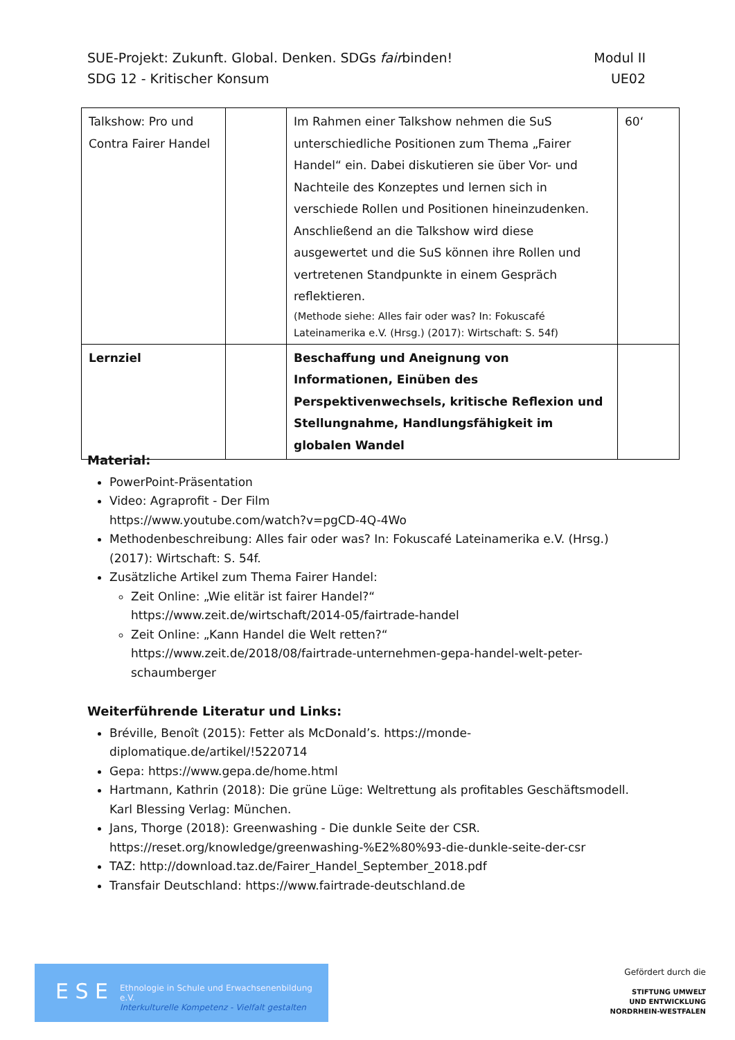SUE-Projekt: Zukunft. Global. Denken. SDGs fairbinden! Modul II
SDG 12 - Kritischer Konsum UE02
| Talkshow: Pro und Contra Fairer Handel | | Im Rahmen einer Talkshow nehmen die SuS unterschiedliche Positionen zum Thema „Fairer Handel“ ein. Dabei diskutieren sie über Vor- und Nachteile des Konzeptes und lernen sich in verschiede Rollen und Positionen hineinzudenken. Anschließend an die Talkshow wird diese ausgewertet und die SuS können ihre Rollen und vertretenen Standpunkte in einem Gespräch reflektieren. (Methode siehe: Alles fair oder was? In: Fokuscafé Lateinamerika e.V. (Hrsg.) (2017): Wirtschaft: S. 54f) | 60‘ |
| Lernziel | | Beschaffung und Aneignung von Informationen, Einüben des Perspektivenwechsels, kritische Reflexion und Stellungnahme, Handlungsfähigkeit im globalen Wandel | |
Material:
PowerPoint-Präsentation
Video: Agraprofit - Der Film
https://www.youtube.com/watch?v=pgCD-4Q-4Wo
Methodenbeschreibung: Alles fair oder was? In: Fokuscafé Lateinamerika e.V. (Hrsg.) (2017): Wirtschaft: S. 54f.
Zusätzliche Artikel zum Thema Fairer Handel:
Zeit Online: „Wie elitär ist fairer Handel?“
https://www.zeit.de/wirtschaft/2014-05/fairtrade-handel
Zeit Online: „Kann Handel die Welt retten?“
https://www.zeit.de/2018/08/fairtrade-unternehmen-gepa-handel-welt-peter-schaumberger
Weiterführende Literatur und Links:
Bréville, Benoît (2015): Fetter als McDonald’s. https://monde-diplomatique.de/artikel/!5220714
Gepa: https://www.gepa.de/home.html
Hartmann, Kathrin (2018): Die grüne Lüge: Weltrettung als profitables Geschäftsmodell. Karl Blessing Verlag: München.
Jans, Thorge (2018): Greenwashing - Die dunkle Seite der CSR. https://reset.org/knowledge/greenwashing-%E2%80%93-die-dunkle-seite-der-csr
TAZ: http://download.taz.de/Fairer_Handel_September_2018.pdf
Transfair Deutschland: https://www.fairtrade-deutschland.de
E S E
Ethnologie in Schule und Erwachsenenbildung e.V.
Interkulturelle Kompetenz - Vielfalt gestalten
Gefördert durch die
STIFTUNG UMWELT
UND ENTWICKLUNG
NORDRHEIN-WESTFALEN